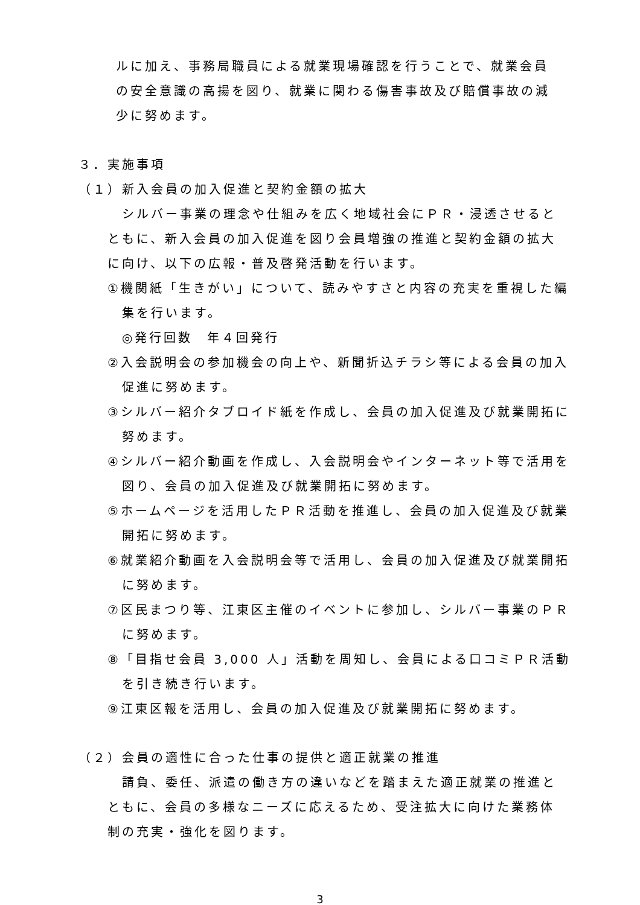ルに加え、事務局職員による就業現場確認を行うことで、就業会員の安全意識の高揚を図り、就業に関わる傷害事故及び賠償事故の減少に努めます。
３．実施事項
（１）新入会員の加入促進と契約金額の拡大
　シルバー事業の理念や仕組みを広く地域社会にＰＲ・浸透させるとともに、新入会員の加入促進を図り会員増強の推進と契約金額の拡大に向け、以下の広報・普及啓発活動を行います。
①機関紙「生きがい」について、読みやすさと内容の充実を重視した編集を行います。
　◎発行回数　年４回発行
②入会説明会の参加機会の向上や、新聞折込チラシ等による会員の加入促進に努めます。
③シルバー紹介タブロイド紙を作成し、会員の加入促進及び就業開拓に努めます。
④シルバー紹介動画を作成し、入会説明会やインターネット等で活用を図り、会員の加入促進及び就業開拓に努めます。
⑤ホームページを活用したＰＲ活動を推進し、会員の加入促進及び就業開拓に努めます。
⑥就業紹介動画を入会説明会等で活用し、会員の加入促進及び就業開拓に努めます。
⑦区民まつり等、江東区主催のイベントに参加し、シルバー事業のＰＲに努めます。
⑧「目指せ会員 3,000 人」活動を周知し、会員による口コミＰＲ活動を引き続き行います。
⑨江東区報を活用し、会員の加入促進及び就業開拓に努めます。
（２）会員の適性に合った仕事の提供と適正就業の推進
　請負、委任、派遣の働き方の違いなどを踏まえた適正就業の推進とともに、会員の多様なニーズに応えるため、受注拡大に向けた業務体制の充実・強化を図ります。
3